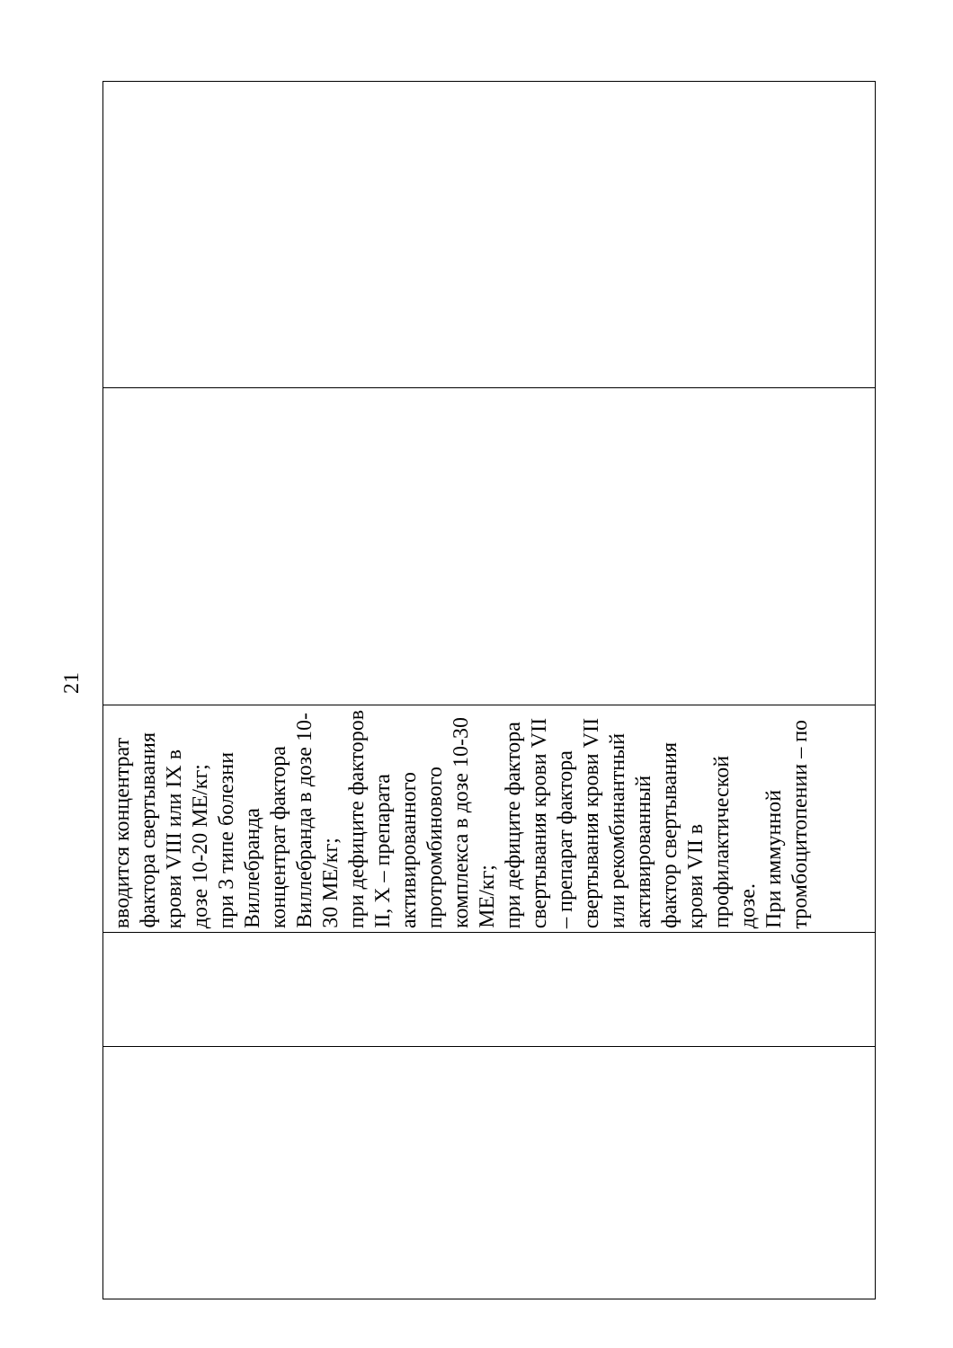21
| вводится концентрат фактора свертывания крови VIII или IX в дозе 10-20 МЕ/кг; при 3 типе болезни Виллебранда концентрат фактора Виллебранда в дозе 10-30 МЕ/кг; при дефиците факторов II, X – препарата активированного протромбинового комплекса в дозе 10-30 МЕ/кг; при дефиците фактора свертывания крови VII – препарат фактора свертывания крови VII или рекомбинантный активированный фактор свертывания крови VII в профилактической дозе. При иммунной тромбоцитопении – по |